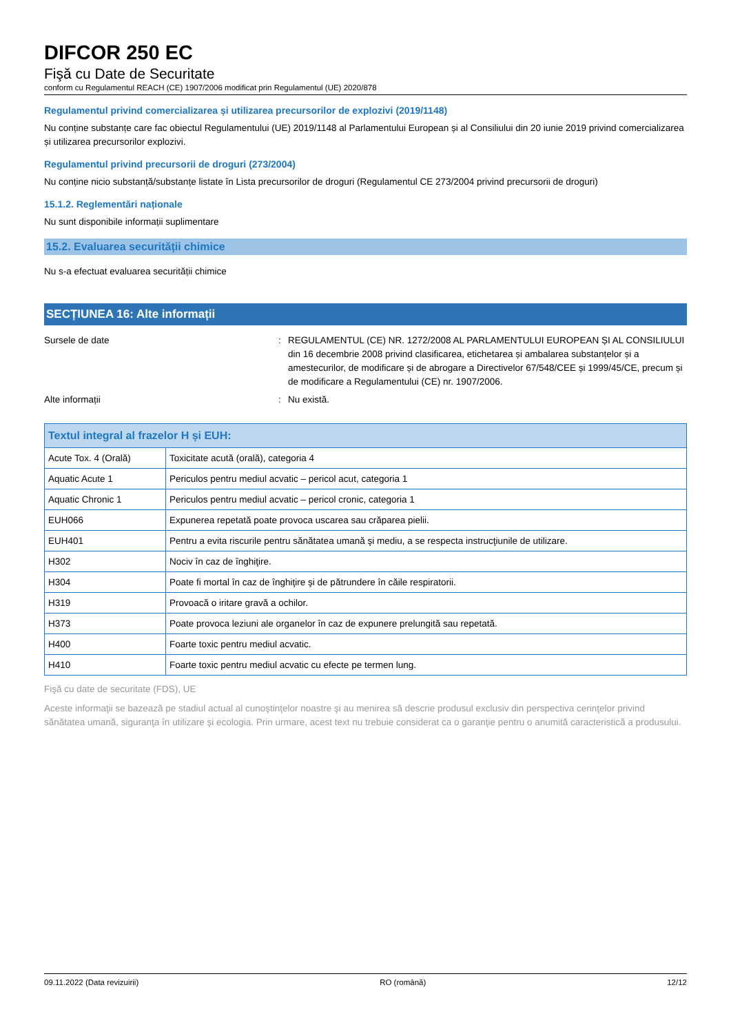DIFCOR 250 EC
Fişă cu Date de Securitate
conform cu Regulamentul REACH (CE) 1907/2006 modificat prin Regulamentul (UE) 2020/878
Regulamentul privind comercializarea și utilizarea precursorilor de explozivi (2019/1148)
Nu conține substanțe care fac obiectul Regulamentului (UE) 2019/1148 al Parlamentului European și al Consiliului din 20 iunie 2019 privind comercializarea și utilizarea precursorilor explozivi.
Regulamentul privind precursorii de droguri (273/2004)
Nu conține nicio substanță/substanțe listate în Lista precursorilor de droguri (Regulamentul CE 273/2004 privind precursorii de droguri)
15.1.2. Reglementări naționale
Nu sunt disponibile informații suplimentare
15.2. Evaluarea securității chimice
Nu s-a efectuat evaluarea securității chimice
SECȚIUNEA 16: Alte informații
Sursele de date : REGULAMENTUL (CE) NR. 1272/2008 AL PARLAMENTULUI EUROPEAN ȘI AL CONSILIULUI din 16 decembrie 2008 privind clasificarea, etichetarea și ambalarea substanțelor și a amestecurilor, de modificare și de abrogare a Directivelor 67/548/CEE și 1999/45/CE, precum și de modificare a Regulamentului (CE) nr. 1907/2006.
Alte informații : Nu există.
| Textul integral al frazelor H și EUH: | |
| --- | --- |
| Acute Tox. 4 (Orală) | Toxicitate acută (orală), categoria 4 |
| Aquatic Acute 1 | Periculos pentru mediul acvatic – pericol acut, categoria 1 |
| Aquatic Chronic 1 | Periculos pentru mediul acvatic – pericol cronic, categoria 1 |
| EUH066 | Expunerea repetată poate provoca uscarea sau crăparea pielii. |
| EUH401 | Pentru a evita riscurile pentru sănătatea umană şi mediu, a se respecta instrucţiunile de utilizare. |
| H302 | Nociv în caz de înghiţire. |
| H304 | Poate fi mortal în caz de înghiţire şi de pătrundere în căile respiratorii. |
| H319 | Provoacă o iritare gravă a ochilor. |
| H373 | Poate provoca leziuni ale organelor în caz de expunere prelungită sau repetată. |
| H400 | Foarte toxic pentru mediul acvatic. |
| H410 | Foarte toxic pentru mediul acvatic cu efecte pe termen lung. |
Fişă cu date de securitate (FDS), UE
Aceste informaţii se bazează pe stadiul actual al cunoştinţelor noastre şi au menirea să descrie produsul exclusiv din perspectiva cerinţelor privind sănătatea umană, siguranţa în utilizare şi ecologia. Prin urmare, acest text nu trebuie considerat ca o garanţie pentru o anumită caracteristică a produsului.
09.11.2022 (Data revizuirii) RO (română) 12/12